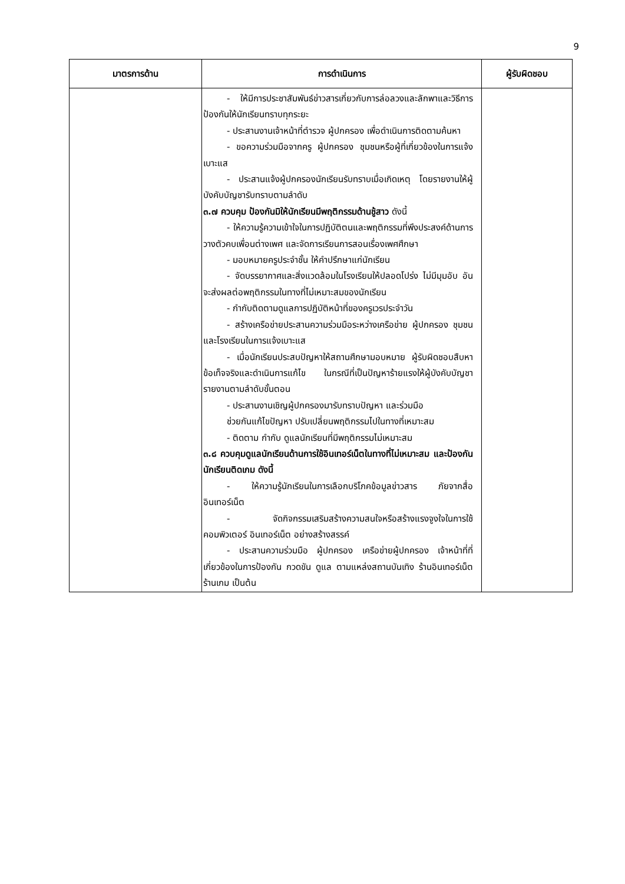9
| มาตรการด้าน | การดำเนินการ | ผู้รับผิดชอบ |
| --- | --- | --- |
| | - ให้มีการประชาสัมพันธ์ข่าวสารเกี่ยวกับการล่อลวงและลักพาและวิธีการป้องกันให้นักเรียนทราบทุกระยะ - ประสานงานเจ้าหน้าที่ตำรวจ ผู้ปกครอง เพื่อดำเนินการติดตามค้นหา - ขอความร่วมมือจากครู ผู้ปกครอง ชุมชนหรือผู้ที่เกี่ยวข้องในการแจ้งเบาะแส - ประสานแจ้งผู้ปกครองนักเรียนรับทราบเมื่อเกิดเหตุ โดยรายงานให้ผู้บังคับบัญชารับทราบตามลำดับ ๓.๗ ควบคุม ป้องกันมิให้นักเรียนมีพฤติกรรมด้านชู้สาว ดังนี้ - ให้ความรู้ความเข้าใจในการปฏิบัติตนและพฤติกรรมที่พึงประสงค์ด้านการวางตัวคบเพื่อนต่างเพศ และจัดการเรียนการสอนเรื่องเพศศึกษา - มอบหมายครูประจำชั้น ให้คำปรึกษาแก่นักเรียน - จัดบรรยากาศและสิ่งแวดล้อมในโรงเรียนให้ปลอดโปร่ง ไม่มีมุมอับ อันจะส่งผลต่อพฤติกรรมในทางที่ไม่เหมาะสมของนักเรียน - กำกับติดตามดูแลการปฏิบัติหน้าที่ของครูเวรประจำวัน - สร้างเครือข่ายประสานความร่วมมือระหว่างเครือข่าย ผู้ปกครอง ชุมชนและโรงเรียนในการแจ้งเบาะแส - เมื่อนักเรียนประสบปัญหาให้สถานศึกษามอบหมาย ผู้รับผิดชอบสืบหาข้อเท็จจริงและดำเนินการแก้ไข ในกรณีที่เป็นปัญหาร้ายแรงให้ผู้บังคับบัญชารายงานตามลำดับขั้นตอน - ประสานงานเชิญผู้ปกครองมารับทราบปัญหา และร่วมมือ ช่วยกันแก้ไขปัญหา ปรับเปลี่ยนพฤติกรรมไปในทางที่เหมาะสม - ติดตาม กำกับ ดูแลนักเรียนที่มีพฤติกรรมไม่เหมาะสม ๓.๘ ควบคุมดูแลนักเรียนด้านการใช้อินเทอร์เน็ตในทางที่ไม่เหมาะสม และป้องกันนักเรียนติดเกม ดังนี้ - ให้ความรู้นักเรียนในการเลือกบริโภคข้อมูลข่าวสาร ภัยจากสื่ออินเทอร์เน็ต - จัดกิจกรรมเสริมสร้างความสนใจหรือสร้างแรงจูงใจในการใช้คอมพิวเตอร์ อินเทอร์เน็ต อย่างสร้างสรรค์ - ประสานความร่วมมือ ผู้ปกครอง เครือข่ายผู้ปกครอง เจ้าหน้าที่ที่เกี่ยวข้องในการป้องกัน กวดขัน ดูแล ตามแหล่งสถานบันเทิง ร้านอินเทอร์เน็ต ร้านเกม เป็นต้น | |